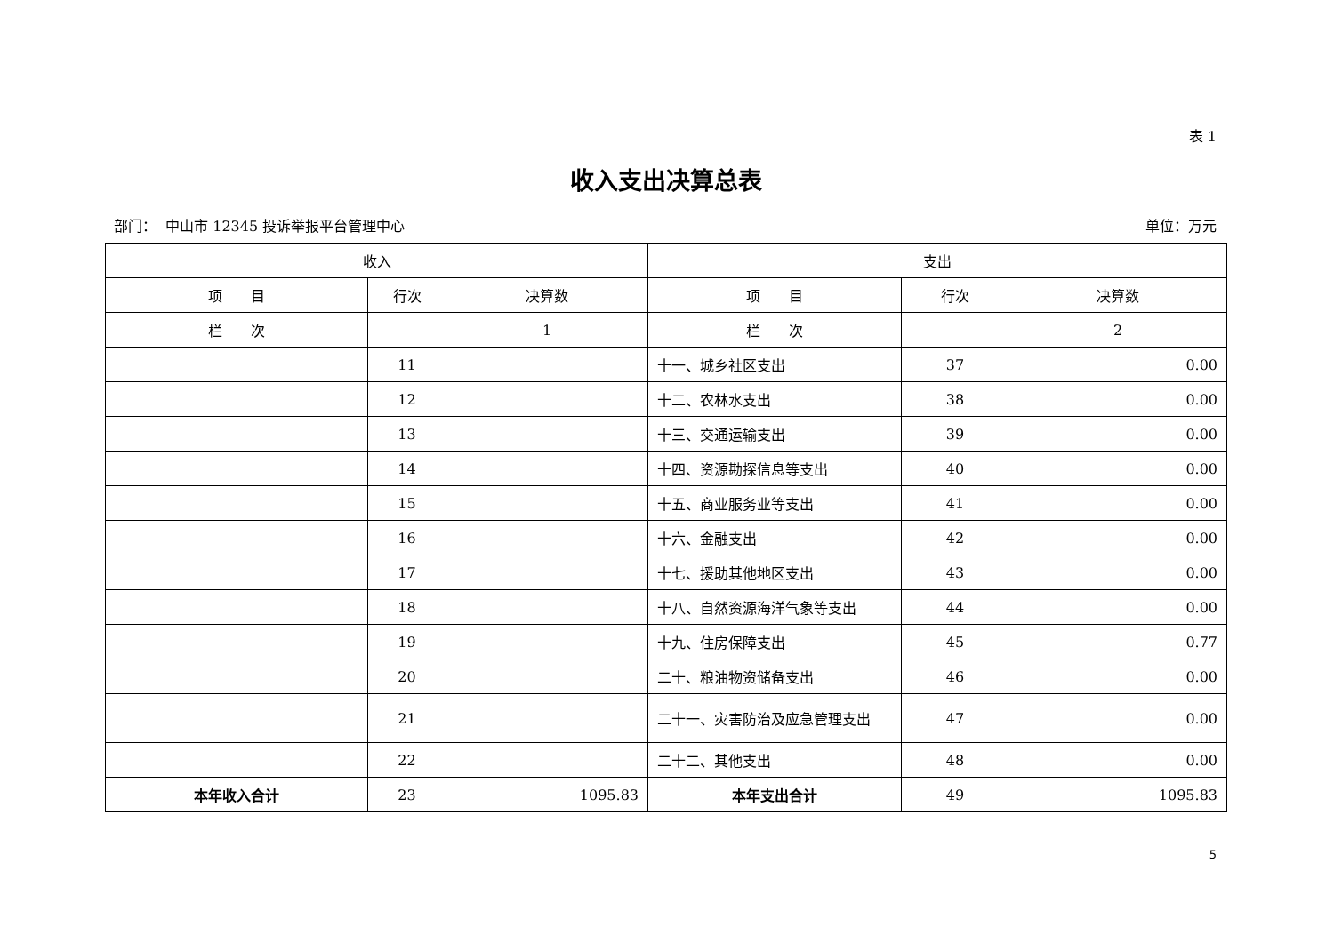表 1
收入支出决算总表
部门： 中山市 12345 投诉举报平台管理中心 单位：万元
| 收入 | | | 支出 | | |
| --- | --- | --- | --- | --- | --- |
| 项 目 | 行次 | 决算数 | 项 目 | 行次 | 决算数 |
| 栏 次 | | 1 | 栏 次 | | 2 |
| | 11 | | 十一、城乡社区支出 | 37 | 0.00 |
| | 12 | | 十二、农林水支出 | 38 | 0.00 |
| | 13 | | 十三、交通运输支出 | 39 | 0.00 |
| | 14 | | 十四、资源勘探信息等支出 | 40 | 0.00 |
| | 15 | | 十五、商业服务业等支出 | 41 | 0.00 |
| | 16 | | 十六、金融支出 | 42 | 0.00 |
| | 17 | | 十七、援助其他地区支出 | 43 | 0.00 |
| | 18 | | 十八、自然资源海洋气象等支出 | 44 | 0.00 |
| | 19 | | 十九、住房保障支出 | 45 | 0.77 |
| | 20 | | 二十、粮油物资储备支出 | 46 | 0.00 |
| | 21 | | 二十一、灾害防治及应急管理支出 | 47 | 0.00 |
| | 22 | | 二十二、其他支出 | 48 | 0.00 |
| 本年收入合计 | 23 | 1095.83 | 本年支出合计 | 49 | 1095.83 |
5